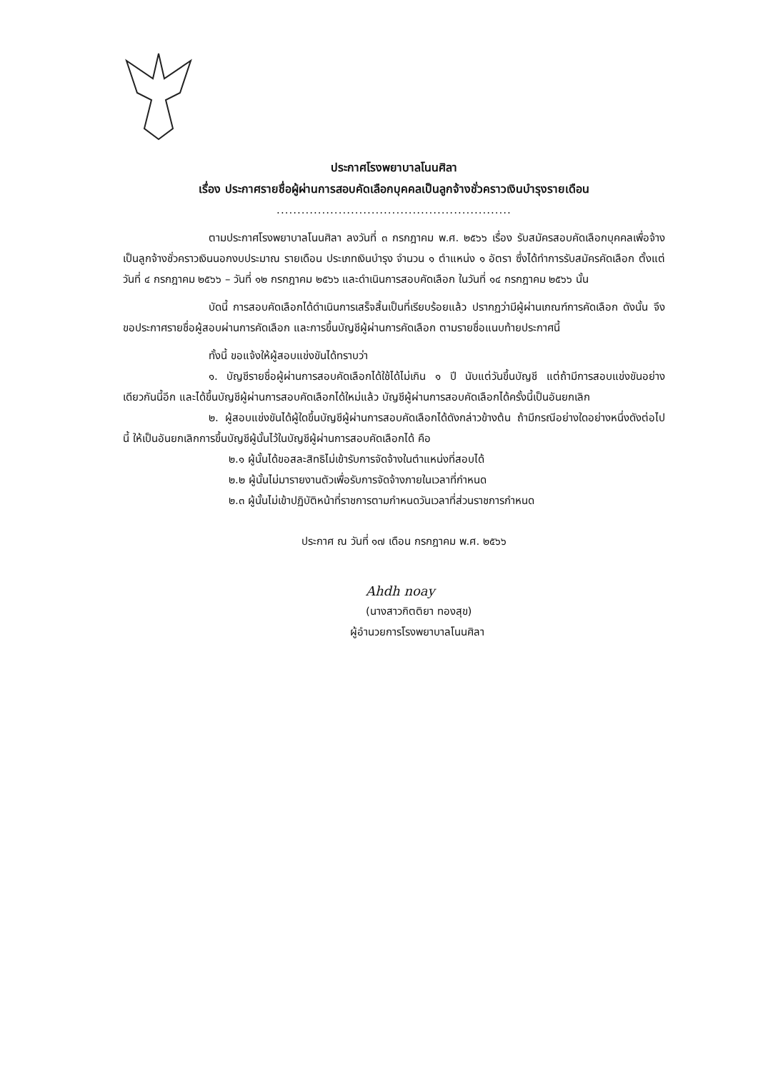ประกาศโรงพยาบาลโนนศิลา
เรื่อง ประกาศรายชื่อผู้ผ่านการสอบคัดเลือกบุคคลเป็นลูกจ้างชั่วคราวเงินบำรุงรายเดือน
.........................................................
ตามประกาศโรงพยาบาลโนนศิลา ลงวันที่ ๓ กรกฎาคม พ.ศ. ๒๕๖๖ เรื่อง รับสมัครสอบคัดเลือกบุคคลเพื่อจ้างเป็นลูกจ้างชั่วคราวเงินนอกงบประมาณ รายเดือน ประเภทเงินบำรุง จำนวน ๑ ตำแหน่ง ๑ อัตรา ซึ่งได้ทำการรับสมัครคัดเลือก ตั้งแต่วันที่ ๔ กรกฎาคม ๒๕๖๖ – วันที่ ๑๒ กรกฎาคม ๒๕๖๖ และดำเนินการสอบคัดเลือก ในวันที่ ๑๔ กรกฎาคม ๒๕๖๖ นั้น
บัดนี้ การสอบคัดเลือกได้ดำเนินการเสร็จสิ้นเป็นที่เรียบร้อยแล้ว ปรากฏว่ามีผู้ผ่านเกณฑ์การคัดเลือก ดังนั้น จึงขอประกาศรายชื่อผู้สอบผ่านการคัดเลือก และการขึ้นบัญชีผู้ผ่านการคัดเลือก ตามรายชื่อแนบท้ายประกาศนี้
ทั้งนี้ ขอแจ้งให้ผู้สอบแข่งขันได้ทราบว่า
๑. บัญชีรายชื่อผู้ผ่านการสอบคัดเลือกได้ใช้ได้ไม่เกิน ๑ ปี นับแต่วันขึ้นบัญชี แต่ถ้ามีการสอบแข่งขันอย่างเดียวกันนี้อีก และได้ขึ้นบัญชีผู้ผ่านการสอบคัดเลือกได้ใหม่แล้ว บัญชีผู้ผ่านการสอบคัดเลือกได้ครั้งนี้เป็นอันยกเลิก
๒. ผู้สอบแข่งขันได้ผู้ใดขึ้นบัญชีผู้ผ่านการสอบคัดเลือกได้ดังกล่าวข้างต้น ถ้ามีกรณีอย่างใดอย่างหนึ่งดังต่อไปนี้ ให้เป็นอันยกเลิกการขึ้นบัญชีผู้นั้นไว้ในบัญชีผู้ผ่านการสอบคัดเลือกได้ คือ
๒.๑ ผู้นั้นได้ขอสละสิทธิไม่เข้ารับการจัดจ้างในตำแหน่งที่สอบได้
๒.๒ ผู้นั้นไม่มารายงานตัวเพื่อรับการจัดจ้างภายในเวลาที่กำหนด
๒.๓ ผู้นั้นไม่เข้าปฏิบัติหน้าที่ราชการตามกำหนดวันเวลาที่ส่วนราชการกำหนด
ประกาศ ณ วันที่ ๑๗ เดือน กรกฎาคม พ.ศ. ๒๕๖๖
Ahdh noay
(นางสาวกิตติยา ทองสุข)
ผู้อำนวยการโรงพยาบาลโนนศิลา